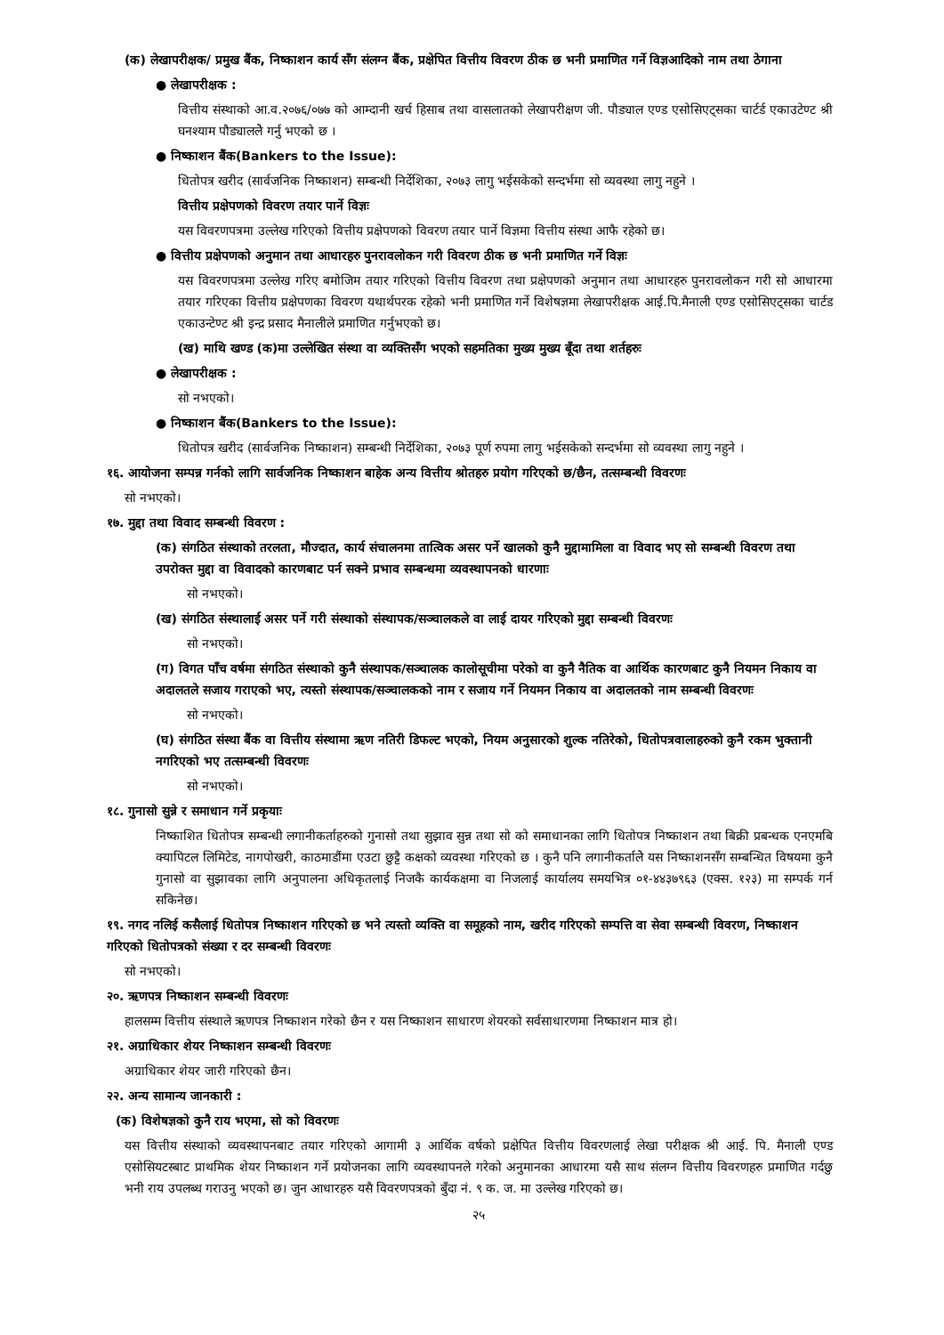(क) लेखापरीक्षक/ प्रमुख बैंक, निष्काशन कार्य सँग संलग्न बैंक, प्रक्षेपित वित्तीय विवरण ठीक छ भनी प्रमाणित गर्ने विज्ञआदिको नाम तथा ठेगाना
● लेखापरीक्षक :
वित्तीय संस्थाको आ.व.२०७६/०७७ को आम्दानी खर्च हिसाब तथा वासलातको लेखापरीक्षण जी. पौड्याल एण्ड एसोसिएट्सका चार्टर्ड एकाउटेण्ट श्री घनश्याम पौड्याललेे गर्नु भएको छ ।
● निष्काशन बैंक(Bankers to the Issue):
धितोपत्र खरीद (सार्वजनिक निष्काशन) सम्बन्धी निर्देशिका, २०७३ लागु भईसकेको सन्दर्भमा सो व्यवस्था लागु नहुने ।
वित्तीय प्रक्षेपणको विवरण तयार पार्ने विज्ञः
यस विवरणपत्रमा उल्लेख गरिएको वित्तीय प्रक्षेपणको विवरण तयार पार्ने विज्ञमा वित्तीय संस्था आफै रहेको छ।
● वित्तीय प्रक्षेपणको अनुमान तथा आधारहरु पुनरावलोकन गरी विवरण ठीक छ भनी प्रमाणित गर्ने विज्ञः
यस विवरणपत्रमा उल्लेख गरिए बमोजिम तयार गरिएको वित्तीय विवरण तथा प्रक्षेपणको अनुमान तथा आधारहरु पुनरावलोकन गरी सो आधारमा तयार गरिएका वित्तीय प्रक्षेपणका विवरण यथार्थपरक रहेको भनी प्रमाणित गर्ने विशेषज्ञमा लेखापरीक्षक आई.पि.मैनाली एण्ड एसोसिएट्सका चार्टड एकाउन्टेण्ट श्री इन्द्र प्रसाद मैनालीले प्रमाणित गर्नुभएको छ।
(ख) माथि खण्ड (क)मा उल्लेखित संस्था वा व्यक्तिसँग भएको सहमतिका मुख्य मुख्य बूँदा तथा शर्तहरुः
● लेखापरीक्षक :
सो नभएको।
● निष्काशन बैंक(Bankers to the Issue):
धितोपत्र खरीद (सार्वजनिक निष्काशन) सम्बन्धी निर्देशिका, २०७३ पूर्ण रुपमा लागु भईसकेको सन्दर्भमा सो व्यवस्था लागु नहुने ।
१६. आयोजना सम्पन्न गर्नको लागि सार्वजनिक निष्काशन बाहेक अन्य वित्तीय श्रोतहरु प्रयोग गरिएको छ/छैन, तत्सम्बन्धी विवरणः
सो नभएको।
१७. मुद्दा तथा विवाद सम्बन्धी विवरण :
(क) संगठित संस्थाको तरलता, मौज्दात, कार्य संचालनमा तात्विक असर पर्ने खालको कुनै मुद्दामामिला वा विवाद भए सो सम्बन्धी विवरण तथा उपरोक्त मुद्दा वा विवादको कारणबाट पर्न सक्ने प्रभाव सम्बन्धमा व्यवस्थापनको धारणाः
सो नभएको।
(ख) संगठित संस्थालाई असर पर्ने गरी संस्थाको संस्थापक/सञ्चालकले वा लाई दायर गरिएको मुद्दा सम्बन्धी विवरणः
सो नभएको।
(ग) विगत पाँच वर्षमा संगठित संस्थाको कुनै संस्थापक/सञ्चालक कालोसूचीमा परेको वा कुनै नैतिक वा आर्थिक कारणबाट कुनै नियमन निकाय वा अदालतले सजाय गराएको भए, त्यस्तो संस्थापक/सञ्चालकको नाम र सजाय गर्ने नियमन निकाय वा अदालतको नाम सम्बन्धी विवरणः
सो नभएको।
(घ) संगठित संस्था बैंक वा वित्तीय संस्थामा ऋण नतिरी डिफल्ट भएको, नियम अनुसारको शुल्क नतिरेको, धितोपत्रवालाहरुको कुनै रकम भुक्तानी नगरिएको भए तत्सम्बन्धी विवरणः
सो नभएको।
१८. गुनासो सुन्ने र समाधान गर्ने प्रकृयाः
निष्काशित धितोपत्र सम्बन्धी लगानीकर्ताहरुको गुनासो तथा सुझाव सुन्न तथा सो को समाधानका लागि धितोपत्र निष्काशन तथा बिक्री प्रबन्धक एनएमबि क्यापिटल लिमिटेड, नागपोखरी, काठमाडौंमा एउटा छुट्टै कक्षको व्यवस्था गरिएको छ । कुनै पनि लगानीकर्तालेे यस निष्काशनसँग सम्बन्धित विषयमा कुनै गुनासो वा सुझावका लागि अनुपालना अधिकृतलाई निजकै कार्यकक्षमा वा निजलाई कार्यालय समयभित्र ०१-४४३७९६३ (एक्स. १२३) मा सम्पर्क गर्न सकिनेछ।
१९. नगद नलिई कसैलाई धितोपत्र निष्काशन गरिएको छ भने त्यस्तो व्यक्ति वा समूहको नाम, खरीद गरिएको सम्पत्ति वा सेवा सम्बन्धी विवरण, निष्काशन गरिएको धितोपत्रको संख्या र दर सम्बन्धी विवरणः
सो नभएको।
२०. ऋणपत्र निष्काशन सम्बन्धी विवरणः
हालसम्म वित्तीय संस्थाले ऋणपत्र निष्काशन गरेको छैन र यस निष्काशन साधारण शेयरको सर्वसाधारणमा निष्काशन मात्र हो।
२१. अग्राधिकार शेयर निष्काशन सम्बन्धी विवरणः
अग्राधिकार शेयर जारी गरिएको छैन।
२२. अन्य सामान्य जानकारी :
(क) विशेषज्ञको कुनै राय भएमा, सो को विवरणः
यस वित्तीय संस्थाको व्यवस्थापनबाट तयार गरिएको आगामी ३ आर्थिक वर्षको प्रक्षेपित वित्तीय विवरणलाई लेखा परीक्षक श्री आई. पि. मैनाली एण्ड एसोसियटस्बाट प्राथमिक शेयर निष्काशन गर्ने प्रयोजनका लागि व्यवस्थापनले गरेको अनुमानका आधारमा यसै साथ संलग्न वित्तीय विवरणहरु प्रमाणित गर्दछु भनी राय उपलब्ध गराउनु भएको छ। जुन आधारहरु यसै विवरणपत्रको बुँदा नं. ९ क. ज. मा उल्लेख गरिएको छ।
२५